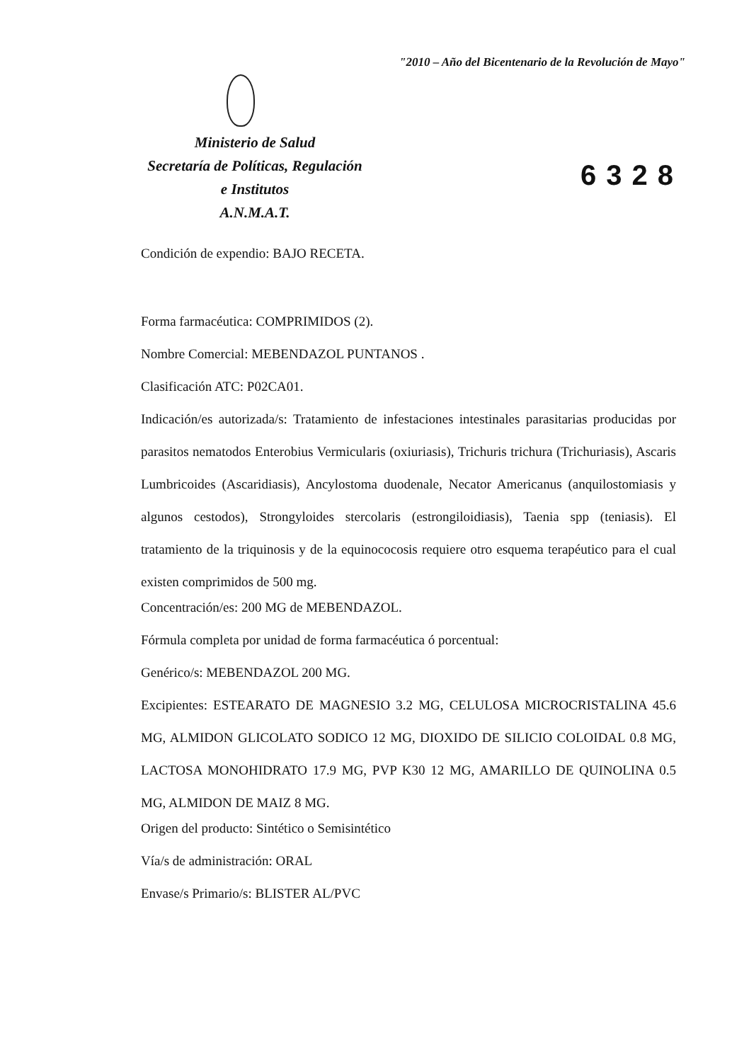"2010 – Año del Bicentenario de la Revolución de Mayo"
Ministerio de Salud
Secretaría de Políticas, Regulación
e Institutos
A.N.M.A.T.
6328
Condición de expendio: BAJO RECETA.
Forma farmacéutica: COMPRIMIDOS (2).
Nombre Comercial: MEBENDAZOL PUNTANOS .
Clasificación ATC: P02CA01.
Indicación/es autorizada/s: Tratamiento de infestaciones intestinales parasitarias producidas por parasitos nematodos Enterobius Vermicularis (oxiuriasis), Trichuris trichura (Trichuriasis), Ascaris Lumbricoides (Ascaridiasis), Ancylostoma duodenale, Necator Americanus (anquilostomiasis y algunos cestodos), Strongyloides stercolaris (estrongiloidiasis), Taenia spp (teniasis). El tratamiento de la triquinosis y de la equinococosis requiere otro esquema terapéutico para el cual existen comprimidos de 500 mg.
Concentración/es: 200 MG de MEBENDAZOL.
Fórmula completa por unidad de forma farmacéutica ó porcentual:
Genérico/s: MEBENDAZOL 200 MG.
Excipientes: ESTEARATO DE MAGNESIO 3.2 MG, CELULOSA MICROCRISTALINA 45.6 MG, ALMIDON GLICOLATO SODICO 12 MG, DIOXIDO DE SILICIO COLOIDAL 0.8 MG, LACTOSA MONOHIDRATO 17.9 MG, PVP K30 12 MG, AMARILLO DE QUINOLINA 0.5 MG, ALMIDON DE MAIZ 8 MG.
Origen del producto: Sintético o Semisintético
Vía/s de administración: ORAL
Envase/s Primario/s: BLISTER AL/PVC